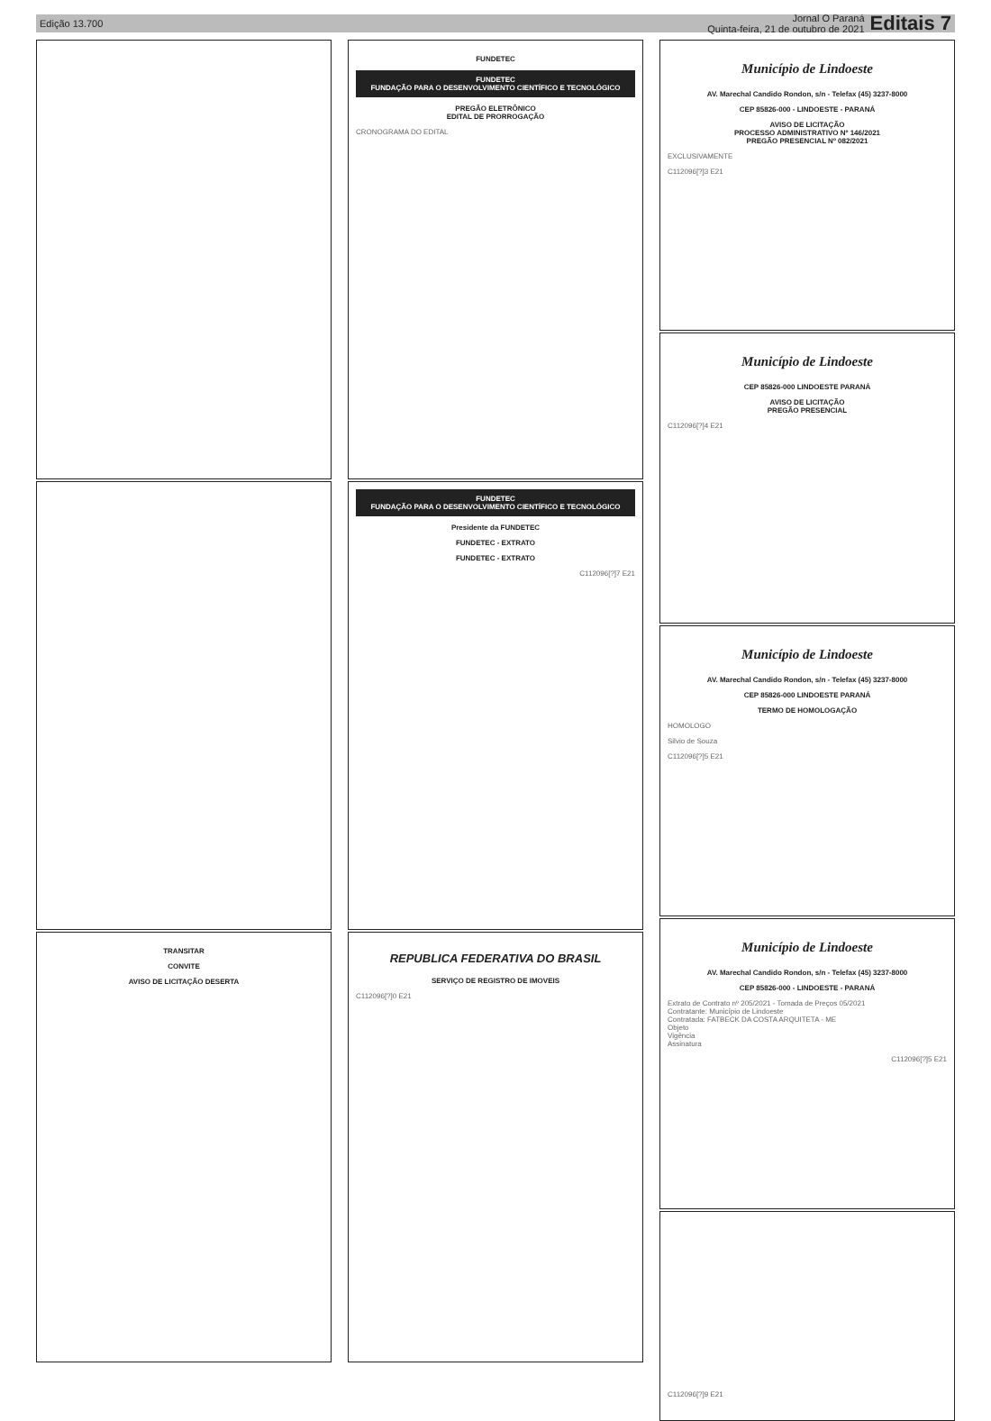Edição 13.700
Jornal O Paraná
Quinta-feira, 21 de outubro de 2021
Editais 7
TRANSITAR
CONVITE
AVISO DE LICITAÇÃO DESERTA
FUNDETEC
FUNDETEC
FUNDAÇÃO PARA O DESENVOLVIMENTO CIENTÍFICO E TECNOLÓGICO
PREGÃO ELETRÔNICO
EDITAL DE PRORROGAÇÃO
CRONOGRAMA DO EDITAL
FUNDETEC
FUNDAÇÃO PARA O DESENVOLVIMENTO CIENTÍFICO E TECNOLÓGICO
Presidente da FUNDETEC
FUNDETEC - EXTRATO
FUNDETEC - EXTRATO
C112096[?]7 E21
REPUBLICA FEDERATIVA DO BRASIL
SERVIÇO DE REGISTRO DE IMOVEIS
C112096[?]0 E21
Município de Lindoeste
AV. Marechal Candido Rondon, s/n - Telefax (45) 3237-8000
CEP 85826-000 - LINDOESTE - PARANÁ
AVISO DE LICITAÇÃO
PROCESSO ADMINISTRATIVO Nº 146/2021
PREGÃO PRESENCIAL Nº 082/2021
EXCLUSIVAMENTE
C112096[?]3 E21
Município de Lindoeste
CEP 85826-000 LINDOESTE PARANÁ
AVISO DE LICITAÇÃO
PREGÃO PRESENCIAL
C112096[?]4 E21
Município de Lindoeste
AV. Marechal Candido Rondon, s/n - Telefax (45) 3237-8000
CEP 85826-000 LINDOESTE PARANÁ
TERMO DE HOMOLOGAÇÃO
HOMOLOGO
Silvio de Souza
C112096[?]5 E21
Município de Lindoeste
AV. Marechal Candido Rondon, s/n - Telefax (45) 3237-8000
CEP 85826-000 - LINDOESTE - PARANÁ
Extrato de Contrato nº 205/2021 - Tomada de Preços 05/2021
Contratante: Município de Lindoeste
Contratada: FATBECK DA COSTA ARQUITETA - ME
Objeto
Vigência
Assinatura
C112096[?]5 E21
C112096[?]9 E21